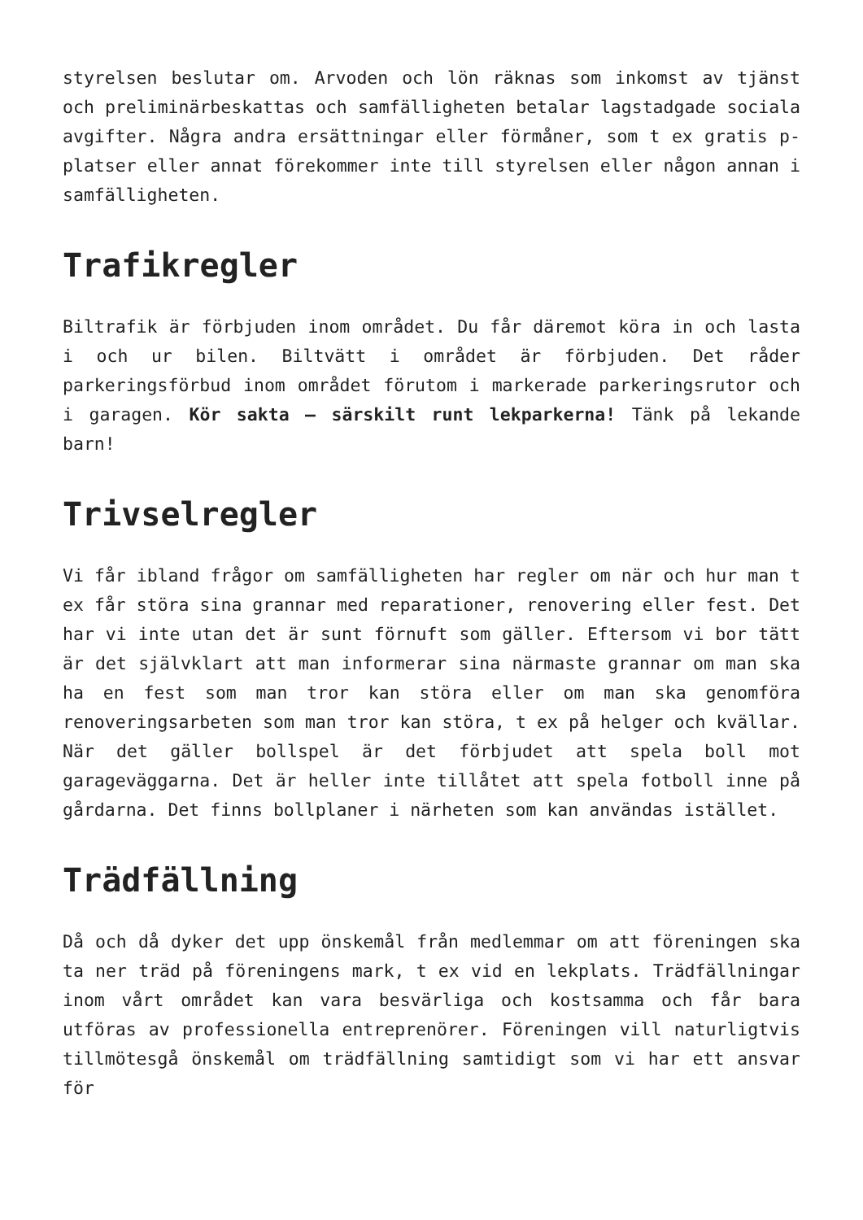styrelsen beslutar om. Arvoden och lön räknas som inkomst av tjänst och preliminärbeskattas och samfälligheten betalar lagstadgade sociala avgifter. Några andra ersättningar eller förmåner, som t ex gratis p-platser eller annat förekommer inte till styrelsen eller någon annan i samfälligheten.
Trafikregler
Biltrafik är förbjuden inom området. Du får däremot köra in och lasta i och ur bilen. Biltvätt i området är förbjuden. Det råder parkeringsförbud inom området förutom i markerade parkeringsrutor och i garagen. Kör sakta – särskilt runt lekparkerna! Tänk på lekande barn!
Trivselregler
Vi får ibland frågor om samfälligheten har regler om när och hur man t ex får störa sina grannar med reparationer, renovering eller fest. Det har vi inte utan det är sunt förnuft som gäller. Eftersom vi bor tätt är det självklart att man informerar sina närmaste grannar om man ska ha en fest som man tror kan störa eller om man ska genomföra renoveringsarbeten som man tror kan störa, t ex på helger och kvällar. När det gäller bollspel är det förbjudet att spela boll mot garageväggarna. Det är heller inte tillåtet att spela fotboll inne på gårdarna. Det finns bollplaner i närheten som kan användas istället.
Trädfällning
Då och då dyker det upp önskemål från medlemmar om att föreningen ska ta ner träd på föreningens mark, t ex vid en lekplats. Trädfällningar inom vårt området kan vara besvärliga och kostsamma och får bara utföras av professionella entreprenörer. Föreningen vill naturligtvis tillmötesgå önskemål om trädfällning samtidigt som vi har ett ansvar för